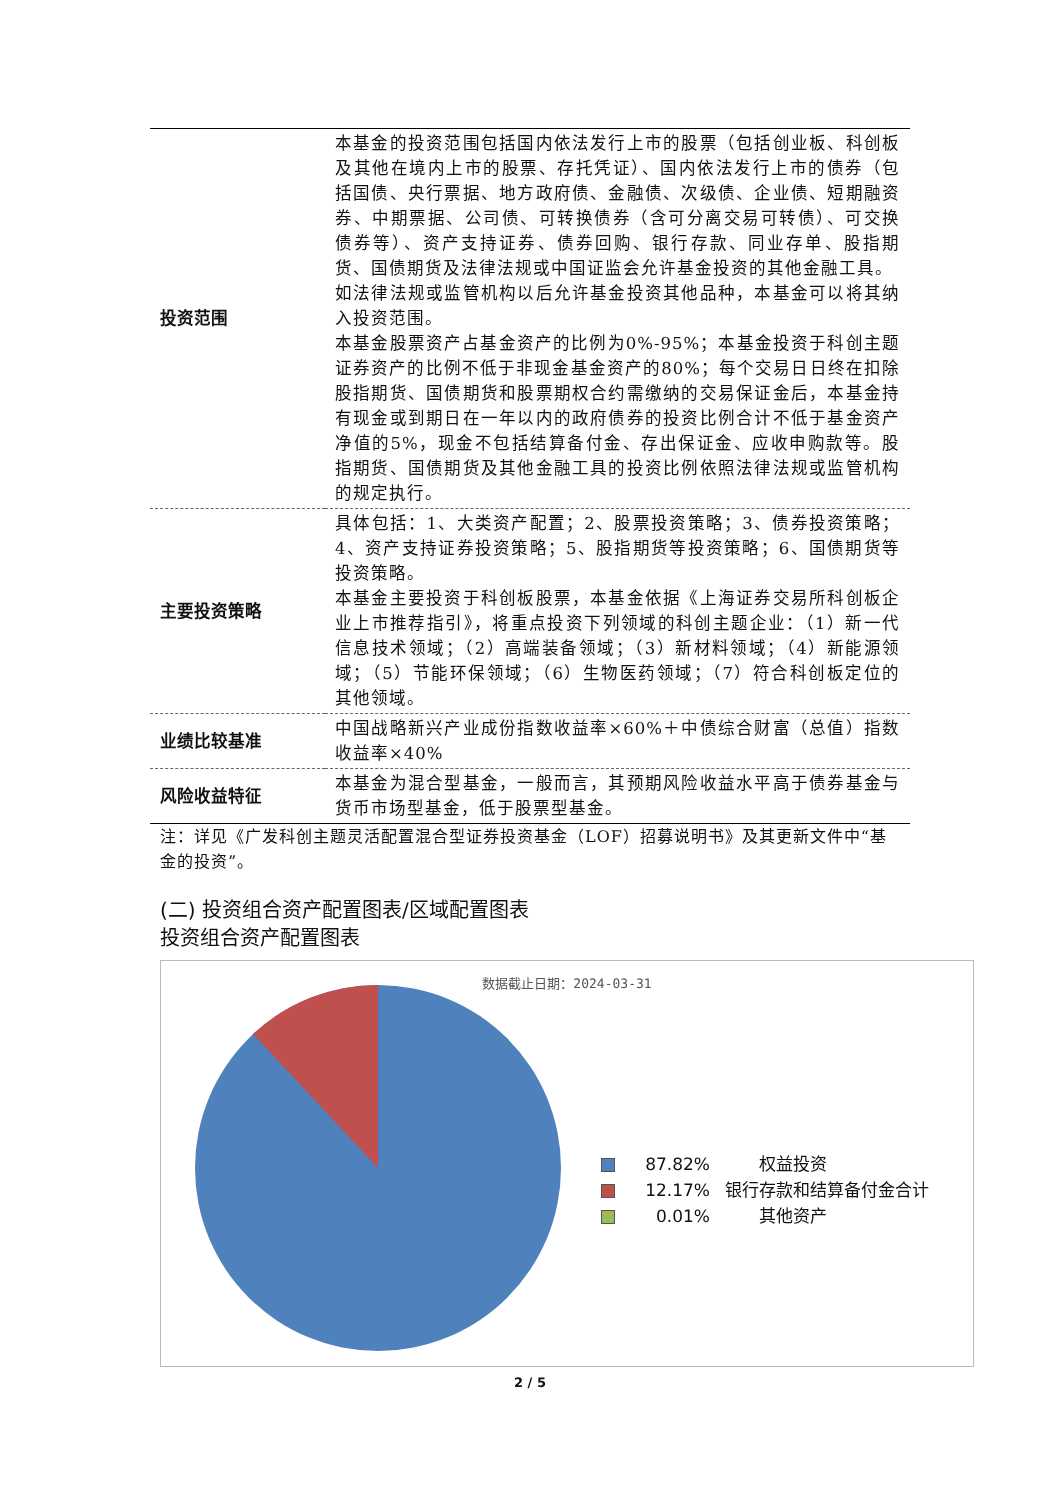| 投资范围 | 本基金的投资范围包括国内依法发行上市的股票（包括创业板、科创板及其他在境内上市的股票、存托凭证）、国内依法发行上市的债券（包括国债、央行票据、地方政府债、金融债、次级债、企业债、短期融资券、中期票据、公司债、可转换债券（含可分离交易可转债）、可交换债券等）、资产支持证券、债券回购、银行存款、同业存单、股指期货、国债期货及法律法规或中国证监会允许基金投资的其他金融工具。 如法律法规或监管机构以后允许基金投资其他品种，本基金可以将其纳入投资范围。 本基金股票资产占基金资产的比例为0%-95%；本基金投资于科创主题证券资产的比例不低于非现金基金资产的80%；每个交易日日终在扣除股指期货、国债期货和股票期权合约需缴纳的交易保证金后，本基金持有现金或到期日在一年以内的政府债券的投资比例合计不低于基金资产净值的5%，现金不包括结算备付金、存出保证金、应收申购款等。股指期货、国债期货及其他金融工具的投资比例依照法律法规或监管机构的规定执行。 |
| 主要投资策略 | 具体包括：1、大类资产配置；2、股票投资策略；3、债券投资策略；4、资产支持证券投资策略；5、股指期货等投资策略；6、国债期货等投资策略。 本基金主要投资于科创板股票，本基金依据《上海证券交易所科创板企业上市推荐指引》，将重点投资下列领域的科创主题企业：（1）新一代信息技术领域；（2）高端装备领域；（3）新材料领域；（4）新能源领域；（5）节能环保领域；（6）生物医药领域；（7）符合科创板定位的其他领域。 |
| 业绩比较基准 | 中国战略新兴产业成份指数收益率×60%＋中债综合财富（总值）指数收益率×40% |
| 风险收益特征 | 本基金为混合型基金，一般而言，其预期风险收益水平高于债券基金与货币市场型基金，低于股票型基金。 |
注：详见《广发科创主题灵活配置混合型证券投资基金（LOF）招募说明书》及其更新文件中“基金的投资”。
(二) 投资组合资产配置图表/区域配置图表
投资组合资产配置图表
数据截止日期：2024-03-31
87.82%　　权益投资
12.17% 银行存款和结算备付金合计
0.01%　　其他资产
2 / 5